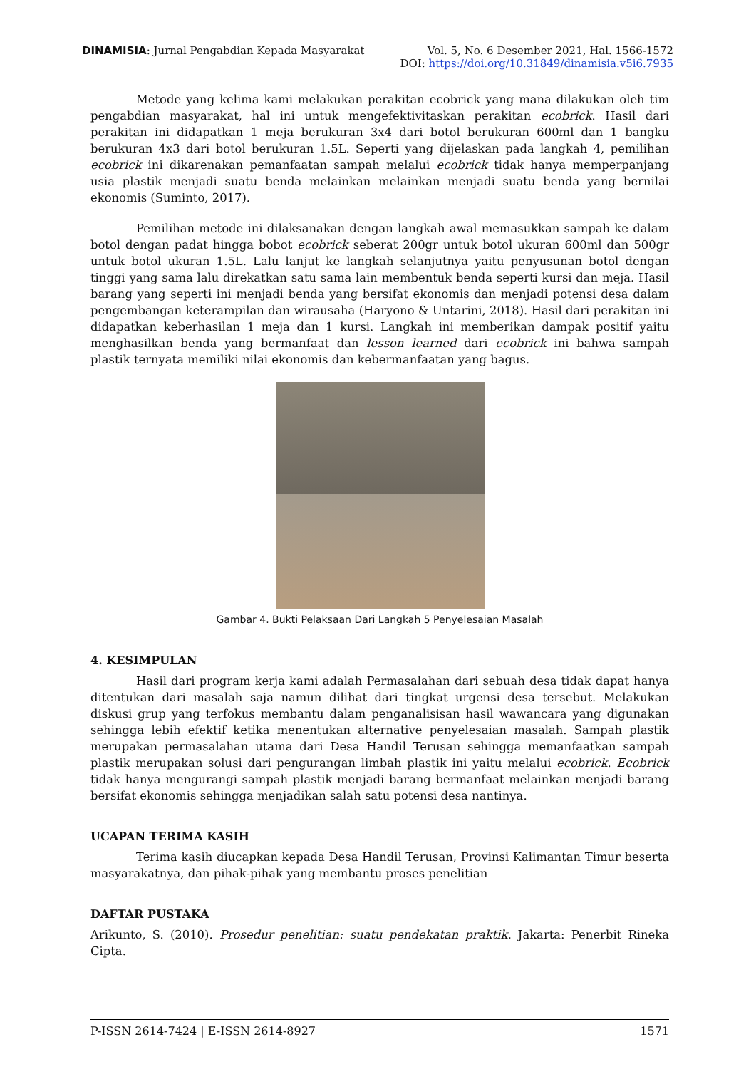DINAMISIA: Jurnal Pengabdian Kepada Masyarakat Vol. 5, No. 6 Desember 2021, Hal. 1566-1572
DOI: https://doi.org/10.31849/dinamisia.v5i6.7935
Metode yang kelima kami melakukan perakitan ecobrick yang mana dilakukan oleh tim pengabdian masyarakat, hal ini untuk mengefektivitaskan perakitan ecobrick. Hasil dari perakitan ini didapatkan 1 meja berukuran 3x4 dari botol berukuran 600ml dan 1 bangku berukuran 4x3 dari botol berukuran 1.5L. Seperti yang dijelaskan pada langkah 4, pemilihan ecobrick ini dikarenakan pemanfaatan sampah melalui ecobrick tidak hanya memperpanjang usia plastik menjadi suatu benda melainkan melainkan menjadi suatu benda yang bernilai ekonomis (Suminto, 2017).
Pemilihan metode ini dilaksanakan dengan langkah awal memasukkan sampah ke dalam botol dengan padat hingga bobot ecobrick seberat 200gr untuk botol ukuran 600ml dan 500gr untuk botol ukuran 1.5L. Lalu lanjut ke langkah selanjutnya yaitu penyusunan botol dengan tinggi yang sama lalu direkatkan satu sama lain membentuk benda seperti kursi dan meja. Hasil barang yang seperti ini menjadi benda yang bersifat ekonomis dan menjadi potensi desa dalam pengembangan keterampilan dan wirausaha (Haryono & Untarini, 2018). Hasil dari perakitan ini didapatkan keberhasilan 1 meja dan 1 kursi. Langkah ini memberikan dampak positif yaitu menghasilkan benda yang bermanfaat dan lesson learned dari ecobrick ini bahwa sampah plastik ternyata memiliki nilai ekonomis dan kebermanfaatan yang bagus.
Gambar 4. Bukti Pelaksaan Dari Langkah 5 Penyelesaian Masalah
4. KESIMPULAN
Hasil dari program kerja kami adalah Permasalahan dari sebuah desa tidak dapat hanya ditentukan dari masalah saja namun dilihat dari tingkat urgensi desa tersebut. Melakukan diskusi grup yang terfokus membantu dalam penganalisisan hasil wawancara yang digunakan sehingga lebih efektif ketika menentukan alternative penyelesaian masalah. Sampah plastik merupakan permasalahan utama dari Desa Handil Terusan sehingga memanfaatkan sampah plastik merupakan solusi dari pengurangan limbah plastik ini yaitu melalui ecobrick. Ecobrick tidak hanya mengurangi sampah plastik menjadi barang bermanfaat melainkan menjadi barang bersifat ekonomis sehingga menjadikan salah satu potensi desa nantinya.
UCAPAN TERIMA KASIH
Terima kasih diucapkan kepada Desa Handil Terusan, Provinsi Kalimantan Timur beserta masyarakatnya, dan pihak-pihak yang membantu proses penelitian
DAFTAR PUSTAKA
Arikunto, S. (2010). Prosedur penelitian: suatu pendekatan praktik. Jakarta: Penerbit Rineka Cipta.
P-ISSN 2614-7424 | E-ISSN 2614-8927 1571